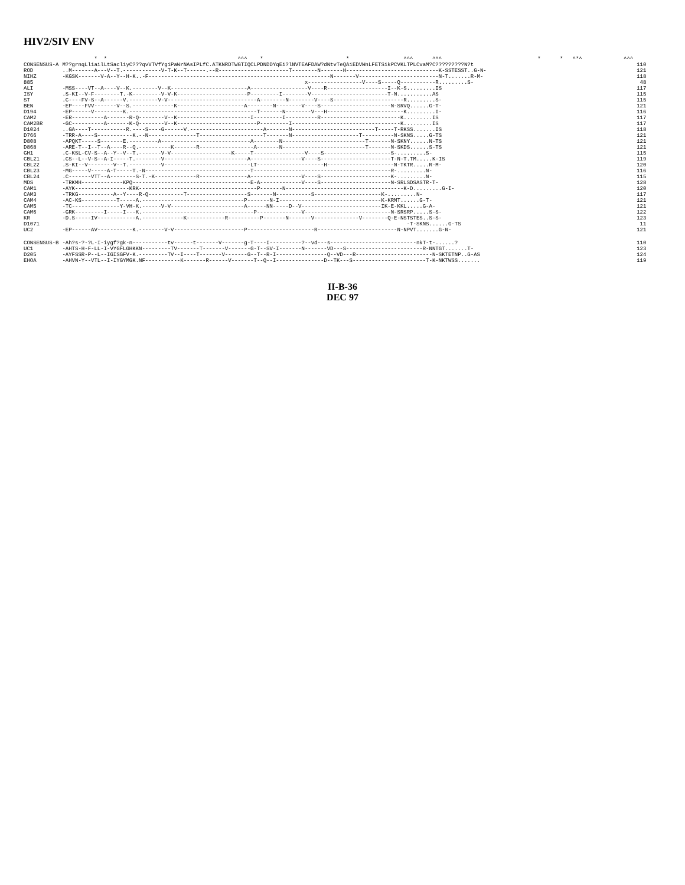HIV2/SIV ENV
| | * * ^^^ * * ^^^ ^^^ * * ^*^ ^^^ | |
| CONSENSUS-A | M??grnqLliailLtSacliyC???qvVTVfYgiPaWrNAsIPLfC.ATKNRDTWGTIQCLPDNDDYqEi?lNVTEAFDAW?dNtvTeQAiEDVWnLFETSikPCVKLTPLCvaM?C?????????N?t | 110 |
| ROD | ..M-------A---V--T.------------V-T-K--T------.--R----------------------T--------N-------H-----------------------------K-SSTESST..G-N- | 121 |
| NIHZ | -KGSK-------V-A--Y--H-K..-F---------------------------------------------------------N-------V-------------------------N-T.......R-M- | 118 |
| 885 | x-----------------V----S-----Q-----------R.........S- | 48 |
| ALI | -MSS----VT--A----V--K.--------V--K------------------------A------------------V----R-------------------I--K-S.........IS | 117 |
| ISY | .S-KI--V-F--------T.-K---------V-V-K----------------------P---------I--------V------------------------T-N...........AS | 115 |
| ST | .C----FV-S--A------V.---------V-V----------------------------A--------N--------V----S----------------------R.........S- | 115 |
| BEN | -EP----FVV-------V--S.-------------K---------------------A--------N--------V----S----------------------N-SRVQ......G-T- | 121 |
| D194 | -EP------V---------K.----------------------------------------T-------N--------V---H------------------------K.........I- | 116 |
| CAM2 | -ER----------A-------R-Q--------V--K-----------------------I---------I----------R-------------------------K.........IS | 117 |
| CAM2BR | -GC----------A-------K-Q--------V--K-------------------------P---------I----------------------------------K.........IS | 117 |
| D1024 | ..GA----T-----------R.----S----G------V.-----------------------A-------N--------------------------T-----T-RKSS.......IS | 118 |
| D766 | -TRR-A----S-----------K.--N---------------T--------------------T-------N---------------------T----------N-SKNS.....G-TS | 121 |
| D808 | -APQKT-----S-------E.---------A----------------------------A--------N--------------------------T-------N-SKNY......N-TS | 121 |
| D868 | -ARE-T--I--T--A----R--Q.----------K-------R-----------------A-------N--------------------------T-------N-SKDS......S-TS | 121 |
| GH1 | .C-KSL-CV-S--A--Y--V--T.-------V-V-------------------K-----T----------------V----S---------------------S-.........S- | 115 |
| CBL21 | .CS--L--V-S--A-I-----T.--------V--------------------------A----------------V----S----------------------T-N-T.TM.....K-IS | 119 |
| CBL22 | .S-KI--V--------V--T.----------V---------------------------LT---------------------H---------------------N-TKTR.....R-M- | 120 |
| CBL23 | -MG-----V-----A-T-----T.-N---------------------------------T-------------------------------------------R-.........N- | 116 |
| CBL24 | .C-------VTT--A--------S-T.-K-------------R---------------A----------------V----S----------------------K-.........N- | 115 |
| MDS | -TRKMH-------------KPQ-------------------------------------E-A-------------V----S----------------------N-SRLSDSASTR-T- | 128 |
| CAM1 | -AYK-----------------KRK-------------------------------------P-------N-------------------------------------K-D.........G-I- | 120 |
| CAM3 | -TRKG-----------A--Y----R-Q-----------T-------------------S-------N-----------S---------------------K-.........N- | 117 |
| CAM4 | -AC-KS-----------T-----A.--------------------------------P-------N-I--------------------------------K-KRMT......G-T- | 121 |
| CAM5 | -TC---------------Y-VH-K.------V-V-----------------------A------NN-----D--V-------------------------IK-E-KKL.....G-A- | 121 |
| CAM6 | -GRK---------I-----I---K.-----------------------------------P--------------V---------------------------N-SRSRP.....S-S- | 122 |
| KR | -D.S-----IV------------A.-------------K------------R----------P-------N-------V--------------V--------Q-E-NSTSTES..S-S- | 123 |
| D1071 | -T-SKNS......G-TS | 11 |
| UC2 | -EP------AV-----------K.--------V-V----------------------P---------------------R-------------------------N-NPVT.......G-N- | 121 |
| CONSENSUS-B | -Ah?s-?-?L-I-iygf?gk-n-----------tv------t-------V-------g-T----I----------?--vd---s---------------------------nkT-t-......? | 110 |
| UC1 | -AHTS-H-F-LL-I-VYGFLGHKKN---------TV-------T-------V-------G-T--SV-I-------N-------VD---S------------------------R-NNTGT.......T- | 123 |
| D205 | -AYFSSR-P--L--IGISGFV-K.---------TV--I----T-------V-------G--T--R-I----------------Q--VD---R------------------------N-SKTETNP..G-AS | 124 |
| EHOA | -AHVN-Y--VTL--I-IYGYMGK.NF-----------K-------R------V-------T--Q--I---------------D--TK---S-----------------------T-K-NKTWSS....... | 119 |
II-B-36
DEC 97